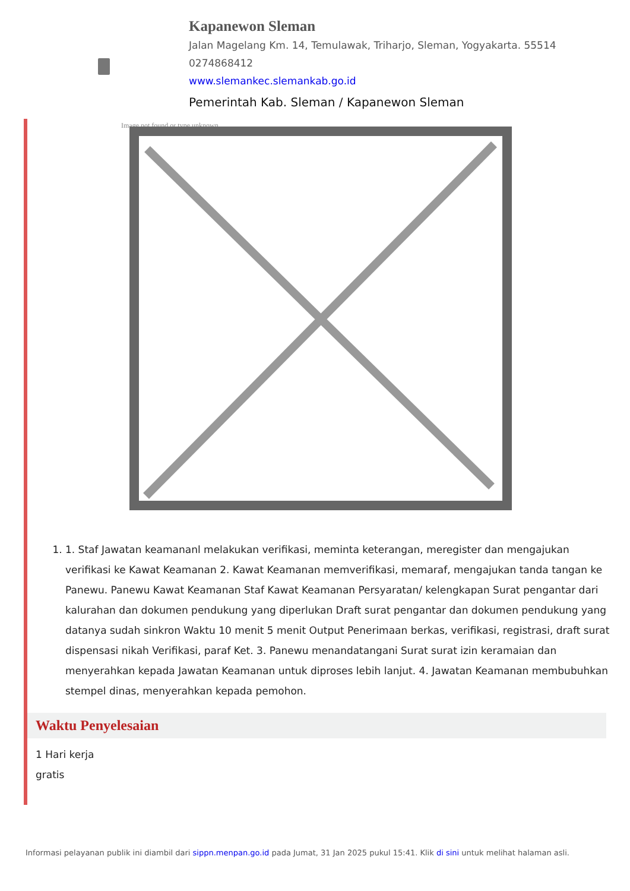Kapanewon Sleman
Jalan Magelang Km. 14, Temulawak, Triharjo, Sleman, Yogyakarta. 55514
0274868412
www.slemankec.slemankab.go.id
Pemerintah Kab. Sleman / Kapanewon Sleman
Image not found or type unknown
1. 1. Staf Jawatan keamananl melakukan verifikasi, meminta keterangan, meregister dan mengajukan verifikasi ke Kawat Keamanan 2. Kawat Keamanan memverifikasi, memaraf, mengajukan tanda tangan ke Panewu. Panewu Kawat Keamanan Staf Kawat Keamanan Persyaratan/ kelengkapan Surat pengantar dari kalurahan dan dokumen pendukung yang diperlukan Draft surat pengantar dan dokumen pendukung yang datanya sudah sinkron Waktu 10 menit 5 menit Output Penerimaan berkas, verifikasi, registrasi, draft surat dispensasi nikah Verifikasi, paraf Ket. 3. Panewu menandatangani Surat surat izin keramaian dan menyerahkan kepada Jawatan Keamanan untuk diproses lebih lanjut. 4. Jawatan Keamanan membubuhkan stempel dinas, menyerahkan kepada pemohon.
Waktu Penyelesaian
1 Hari kerja
gratis
Informasi pelayanan publik ini diambil dari sippn.menpan.go.id pada Jumat, 31 Jan 2025 pukul 15:41. Klik di sini untuk melihat halaman asli.